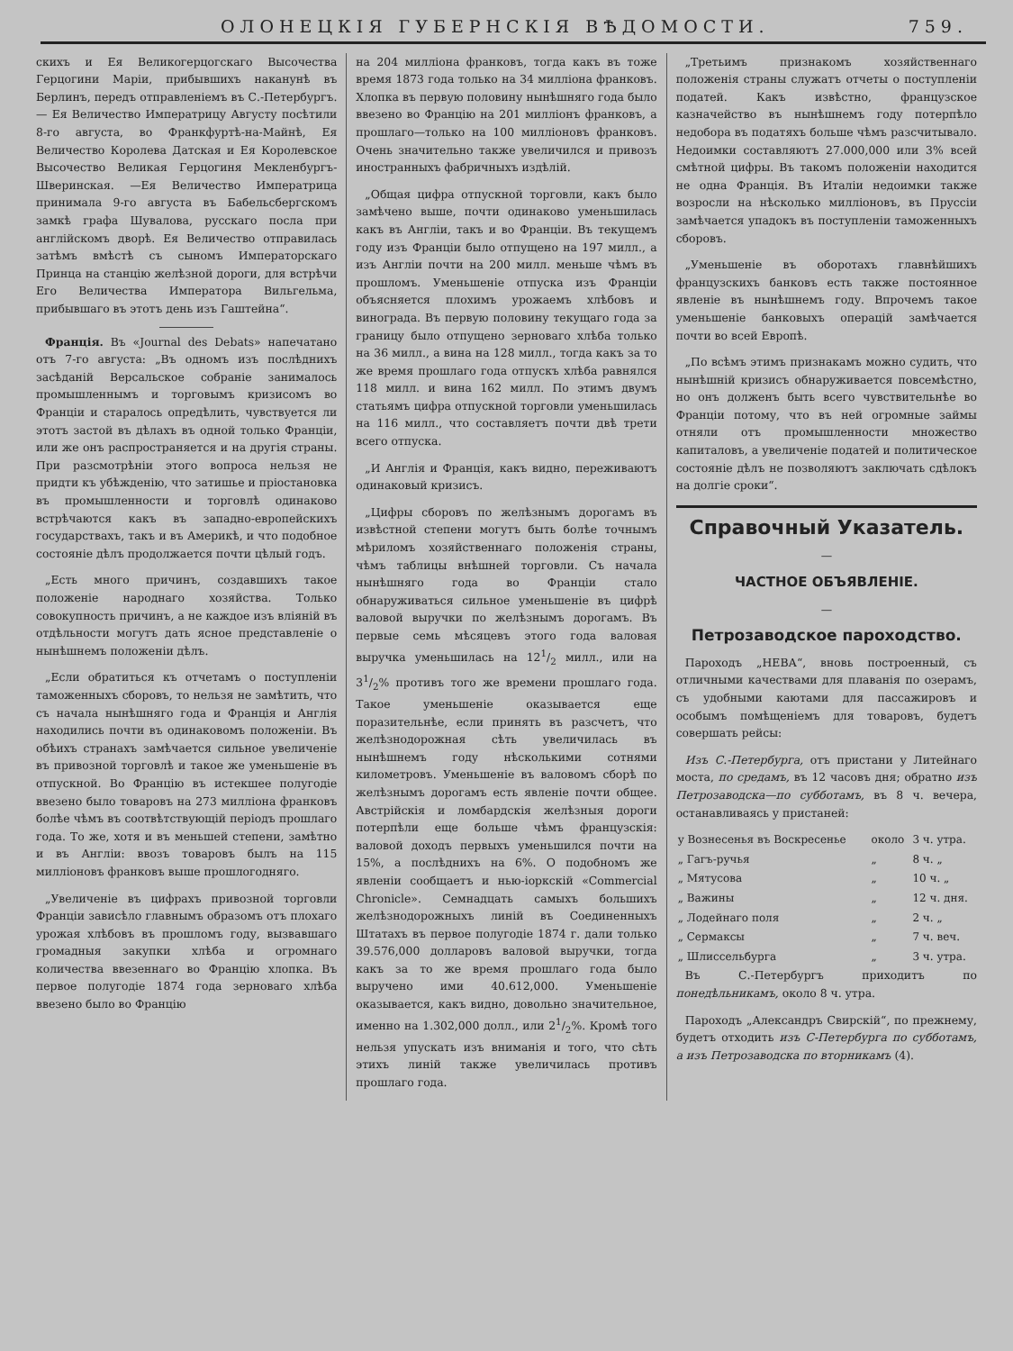ОЛОНЕЦКІЯ ГУБЕРНСКІЯ ВѢДОМОСТИ. 759.
скихъ и Ея Великогерцогскаго Высочества Герцогини Маріи, прибывшихъ наканунѣ въ Берлинъ, передъ отправленіемъ въ С.-Петербургъ. — Ея Величество Императрицу Августу посѣтили 8-го августа, во Франкфуртѣ-на-Майнѣ, Ея Величество Королева Датская и Ея Королевское Высочество Великая Герцогиня Мекленбургъ-Шверинская. —Ея Величество Императрица принимала 9-го августа въ Бабельсбергскомъ замкѣ графа Шувалова, русскаго посла при англійскомъ дворѣ. Ея Величество отправилась затѣмъ вмѣстѣ съ сыномъ Императорскаго Принца на станцію желѣзной дороги, для встрѣчи Его Величества Императора Вильгельма, прибывшаго въ этотъ день изъ Гаштейна“.
Франція. Въ «Journal des Debats» напечатано отъ 7-го августа: „Въ одномъ изъ послѣднихъ засѣданій Версальское собраніе занималось промышленнымъ и торговымъ кризисомъ во Франціи и старалось опредѣлить, чувствуется ли этотъ застой въ дѣлахъ въ одной только Франціи, или же онъ распространяется и на другія страны. При разсмотрѣніи этого вопроса нельзя не придти къ убѣжденію, что затишье и пріостановка въ промышленности и торговлѣ одинаково встрѣчаются какъ въ западно-европейскихъ государствахъ, такъ и въ Америкѣ, и что подобное состояніе дѣлъ продолжается почти цѣлый годъ.
„Есть много причинъ, создавшихъ такое положеніе народнаго хозяйства. Только совокупность причинъ, а не каждое изъ вліяній въ отдѣльности могутъ дать ясное представленіе о нынѣшнемъ положеніи дѣлъ.
„Если обратиться къ отчетамъ о поступленіи таможенныхъ сборовъ, то нельзя не замѣтить, что съ начала нынѣшняго года и Франція и Англія находились почти въ одинаковомъ положеніи. Въ обѣихъ странахъ замѣчается сильное увеличеніе въ привозной торговлѣ и такое же уменьшеніе въ отпускной. Во Францію въ истекшее полугодіе ввезено было товаровъ на 273 милліона франковъ болѣе чѣмъ въ соотвѣтствующій періодъ прошлаго года. То же, хотя и въ меньшей степени, замѣтно и въ Англіи: ввозъ товаровъ былъ на 115 милліоновъ франковъ выше прошлогодняго.
„Увеличеніе въ цифрахъ привозной торговли Франціи зависѣло главнымъ образомъ отъ плохаго урожая хлѣбовъ въ прошломъ году, вызвавшаго громадныя закупки хлѣба и огромнаго количества ввезеннаго во Францію хлопка. Въ первое полугодіе 1874 года зерноваго хлѣба ввезено было во Францію
на 204 милліона франковъ, тогда какъ въ тоже время 1873 года только на 34 милліона франковъ. Хлопка въ первую половину нынѣшняго года было ввезено во Францію на 201 милліонъ франковъ, а прошлаго—только на 100 милліоновъ франковъ. Очень значительно также увеличился и привозъ иностранныхъ фабричныхъ издѣлій.
„Общая цифра отпускной торговли, какъ было замѣчено выше, почти одинаково уменьшилась какъ въ Англіи, такъ и во Франціи. Въ текущемъ году изъ Франціи было отпущено на 197 милл., а изъ Англіи почти на 200 милл. меньше чѣмъ въ прошломъ. Уменьшеніе отпуска изъ Франціи объясняется плохимъ урожаемъ хлѣбовъ и винограда. Въ первую половину текущаго года за границу было отпущено зерноваго хлѣба только на 36 милл., а вина на 128 милл., тогда какъ за то же время прошлаго года отпускъ хлѣба равнялся 118 милл. и вина 162 милл. По этимъ двумъ статьямъ цифра отпускной торговли уменьшилась на 116 милл., что составляетъ почти двѣ трети всего отпуска.
„И Англія и Франція, какъ видно, переживаютъ одинаковый кризисъ.
„Цифры сборовъ по желѣзнымъ дорогамъ въ извѣстной степени могутъ быть болѣе точнымъ мѣриломъ хозяйственнаго положенія страны, чѣмъ таблицы внѣшней торговли. Съ начала нынѣшняго года во Франціи стало обнаруживаться сильное уменьшеніе въ цифрѣ валовой выручки по желѣзнымъ дорогамъ. Въ первые семь мѣсяцевъ этого года валовая выручка уменьшилась на 121/2 милл., или на 31/2% противъ того же времени прошлаго года. Такое уменьшеніе оказывается еще поразительнѣе, если принять въ разсчетъ, что желѣзнодорожная сѣть увеличилась въ нынѣшнемъ году нѣсколькими сотнями километровъ. Уменьшеніе въ валовомъ сборѣ по желѣзнымъ дорогамъ есть явленіе почти общее. Австрійскія и ломбардскія желѣзныя дороги потерпѣли еще больше чѣмъ французскія: валовой доходъ первыхъ уменьшился почти на 15%, а послѣднихъ на 6%. О подобномъ же явленіи сообщаетъ и нью-іоркскій «Commercial Chronicle». Семнадцать самыхъ большихъ желѣзнодорожныхъ линій въ Соединенныхъ Штатахъ въ первое полугодіе 1874 г. дали только 39.576,000 долларовъ валовой выручки, тогда какъ за то же время прошлаго года было выручено ими 40.612,000. Уменьшеніе оказывается, какъ видно, довольно значительное, именно на 1.302,000 долл., или 21/2%. Кромѣ того нельзя упускать изъ вниманія и того, что сѣть этихъ линій также увеличилась противъ прошлаго года.
„Третьимъ признакомъ хозяйственнаго положенія страны служатъ отчеты о поступленіи податей. Какъ извѣстно, французское казначейство въ нынѣшнемъ году потерпѣло недобора въ податяхъ больше чѣмъ разсчитывало. Недоимки составляютъ 27.000,000 или 3% всей смѣтной цифры. Въ такомъ положеніи находится не одна Франція. Въ Италіи недоимки также возросли на нѣсколько милліоновъ, въ Пруссіи замѣчается упадокъ въ поступленіи таможенныхъ сборовъ.
„Уменьшеніе въ оборотахъ главнѣйшихъ французскихъ банковъ есть также постоянное явленіе въ нынѣшнемъ году. Впрочемъ такое уменьшеніе банковыхъ операцій замѣчается почти во всей Европѣ.
„По всѣмъ этимъ признакамъ можно судить, что нынѣшній кризисъ обнаруживается повсемѣстно, но онъ долженъ быть всего чувствительнѣе во Франціи потому, что въ ней огромные займы отняли отъ промышленности множество капиталовъ, а увеличеніе податей и политическое состояніе дѣлъ не позволяютъ заключать сдѣлокъ на долгіе сроки“.
Справочный Указатель.
—
ЧАСТНОЕ ОБЪЯВЛЕНІЕ.
—
Петрозаводское пароходство.
Пароходъ „НЕВА“, вновь построенный, съ отличными качествами для плаванія по озерамъ, съ удобными каютами для пассажировъ и особымъ помѣщеніемъ для товаровъ, будетъ совершать рейсы:
Изъ С.-Петербурга, отъ пристани у Литейнаго моста, по средамъ, въ 12 часовъ дня; обратно изъ Петрозаводска—по субботамъ, въ 8 ч. вечера, останавливаясь у пристаней:
| у Вознесенья въ Воскресенье | около | 3 ч. утра. |
| „ Гагъ-ручья | „ | 8 ч. „ |
| „ Мятусова | „ | 10 ч. „ |
| „ Важины | „ | 12 ч. дня. |
| „ Лодейнаго поля | „ | 2 ч. „ |
| „ Сермаксы | „ | 7 ч. веч. |
| „ Шлиссельбурга | „ | 3 ч. утра. |
Въ С.-Петербургъ приходитъ по понедѣльникамъ, около 8 ч. утра.
Пароходъ „Александръ Свирскій“, по прежнему, будетъ отходить изъ С-Петербурга по субботамъ, а изъ Петрозаводска по вторникамъ (4).